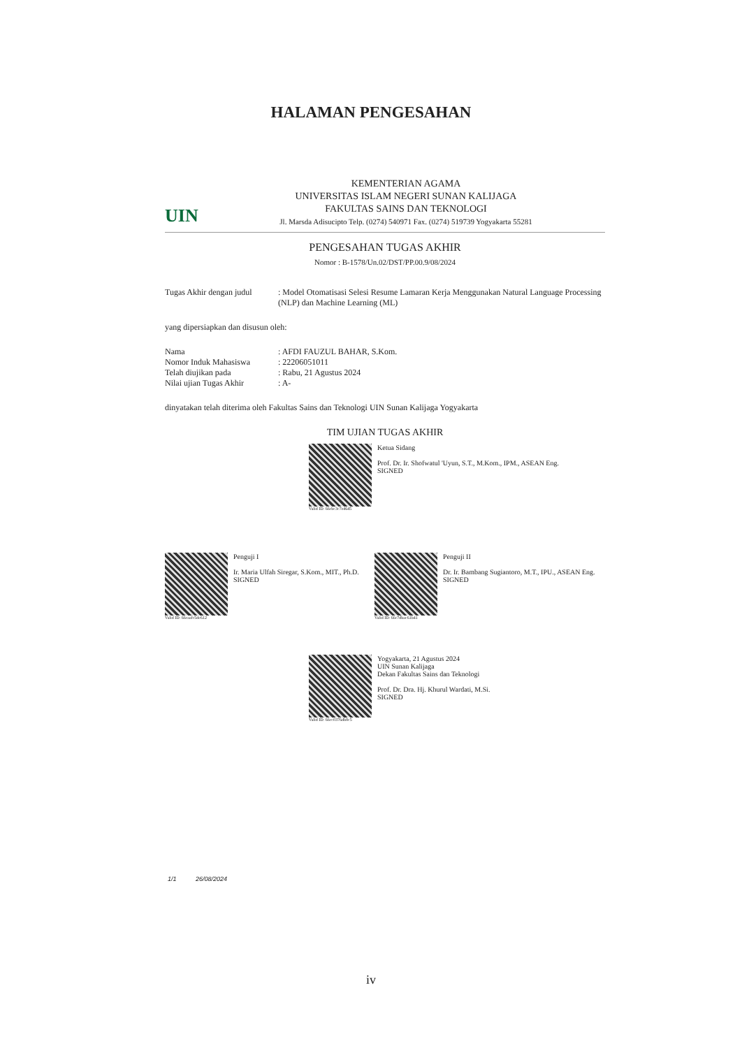HALAMAN PENGESAHAN
UIN
KEMENTERIAN AGAMA
UNIVERSITAS ISLAM NEGERI SUNAN KALIJAGA
FAKULTAS SAINS DAN TEKNOLOGI
Jl. Marsda Adisucipto Telp. (0274) 540971 Fax. (0274) 519739 Yogyakarta 55281
PENGESAHAN TUGAS AKHIR
Nomor : B-1578/Un.02/DST/PP.00.9/08/2024
Tugas Akhir dengan judul
: Model Otomatisasi Selesi Resume Lamaran Kerja Menggunakan Natural Language Processing (NLP) dan Machine Learning (ML)
yang dipersiapkan dan disusun oleh:
Nama : AFDI FAUZUL BAHAR, S.Kom.
Nomor Induk Mahasiswa : 22206051011
Telah diujikan pada : Rabu, 21 Agustus 2024
Nilai ujian Tugas Akhir
: A-
dinyatakan telah diterima oleh Fakultas Sains dan Teknologi UIN Sunan Kalijaga Yogyakarta
TIM UJIAN TUGAS AKHIR
Valid ID: 66cbc3c7e4645
Ketua Sidang
Prof. Dr. Ir. Shofwatul 'Uyun, S.T., M.Kom., IPM., ASEAN Eng.
SIGNED
Valid ID: 66caafc5de612
Penguji I
Ir. Maria Ulfah Siregar, S.Kom., MIT., Ph.D.
SIGNED
Valid ID: 66c7dbac61b41
Penguji II
Dr. Ir. Bambang Sugiantoro, M.T., IPU., ASEAN Eng.
SIGNED
Valid ID: 66cc0376db8c5
Yogyakarta, 21 Agustus 2024
UIN Sunan Kalijaga
Dekan Fakultas Sains dan Teknologi
Prof. Dr. Dra. Hj. Khurul Wardati, M.Si.
SIGNED
1/1 26/08/2024
iv